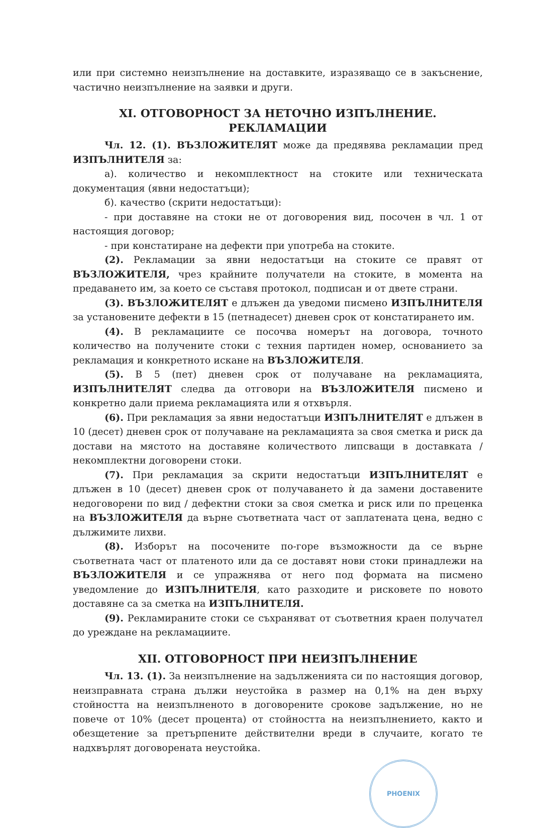или при системно неизпълнение на доставките, изразяващо се в закъснение, частично неизпълнение на заявки и други.
XI. ОТГОВОРНОСТ ЗА НЕТОЧНО ИЗПЪЛНЕНИЕ. РЕКЛАМАЦИИ
Чл. 12. (1). ВЪЗЛОЖИТЕЛЯТ може да предявява рекламации пред ИЗПЪЛНИТЕЛЯ за:
а). количество и некомплектност на стоките или техническата документация (явни недостатъци);
б). качество (скрити недостатъци):
- при доставяне на стоки не от договорения вид, посочен в чл. 1 от настоящия договор;
- при констатиране на дефекти при употреба на стоките.
(2). Рекламации за явни недостатъци на стоките се правят от ВЪЗЛОЖИТЕЛЯ, чрез крайните получатели на стоките, в момента на предаването им, за което се съставя протокол, подписан и от двете страни.
(3). ВЪЗЛОЖИТЕЛЯТ е длъжен да уведоми писмено ИЗПЪЛНИТЕЛЯ за установените дефекти в 15 (петнадесет) дневен срок от констатирането им.
(4). В рекламациите се посочва номерът на договора, точното количество на получените стоки с техния партиден номер, основанието за рекламация и конкретното искане на ВЪЗЛОЖИТЕЛЯ.
(5). В 5 (пет) дневен срок от получаване на рекламацията, ИЗПЪЛНИТЕЛЯТ следва да отговори на ВЪЗЛОЖИТЕЛЯ писмено и конкретно дали приема рекламацията или я отхвърля.
(6). При рекламация за явни недостатъци ИЗПЪЛНИТЕЛЯТ е длъжен в 10 (десет) дневен срок от получаване на рекламацията за своя сметка и риск да достави на мястото на доставяне количеството липсващи в доставката / некомплектни договорени стоки.
(7). При рекламация за скрити недостатъци ИЗПЪЛНИТЕЛЯТ е длъжен в 10 (десет) дневен срок от получаването ѝ да замени доставените недоговорени по вид / дефектни стоки за своя сметка и риск или по преценка на ВЪЗЛОЖИТЕЛЯ да върне съответната част от заплатената цена, ведно с дължимите лихви.
(8). Изборът на посочените по-горе възможности да се върне съответната част от платеното или да се доставят нови стоки принадлежи на ВЪЗЛОЖИТЕЛЯ и се упражнява от него под формата на писмено уведомление до ИЗПЪЛНИТЕЛЯ, като разходите и рисковете по новото доставяне са за сметка на ИЗПЪЛНИТЕЛЯ.
(9). Рекламираните стоки се съхраняват от съответния краен получател до уреждане на рекламациите.
XII. ОТГОВОРНОСТ ПРИ НЕИЗПЪЛНЕНИЕ
Чл. 13. (1). За неизпълнение на задълженията си по настоящия договор, неизправната страна дължи неустойка в размер на 0,1% на ден върху стойността на неизпълненото в договорените срокове задължение, но не повече от 10% (десет процента) от стойността на неизпълнението, както и обезщетение за претърпените действителни вреди в случаите, когато те надхвърлят договорената неустойка.
PHOENIX